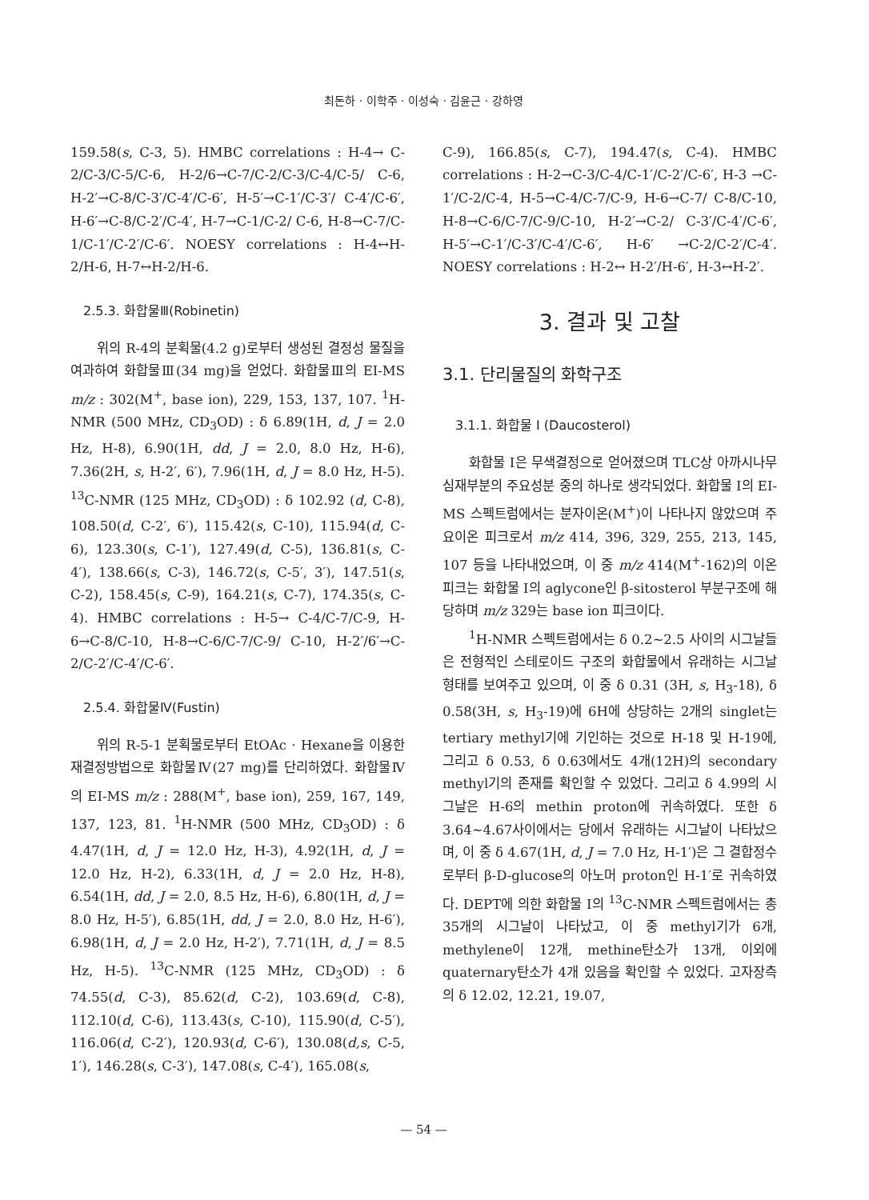최돈하 · 이학주 · 이성숙 · 김윤근 · 강하영
159.58(s, C-3, 5). HMBC correlations : H-4→ C-2/C-3/C-5/C-6, H-2/6→C-7/C-2/C-3/C-4/C-5/ C-6, H-2′→C-8/C-3′/C-4′/C-6′, H-5′→C-1′/C-3′/ C-4′/C-6′, H-6′→C-8/C-2′/C-4′, H-7→C-1/C-2/ C-6, H-8→C-7/C-1/C-1′/C-2′/C-6′. NOESY correlations : H-4↔H-2/H-6, H-7↔H-2/H-6.
2.5.3. 화합물Ⅲ(Robinetin)
위의 R-4의 분획물(4.2 g)로부터 생성된 결정성 물질을 여과하여 화합물Ⅲ(34 mg)을 얻었다. 화합물Ⅲ의 EI-MS m/z : 302(M<sup>+</sup>, base ion), 229, 153, 137, 107. <sup>1</sup>H-NMR (500 MHz, CD<sub>3</sub>OD) : δ 6.89(1H, d, J = 2.0 Hz, H-8), 6.90(1H, dd, J = 2.0, 8.0 Hz, H-6), 7.36(2H, s, H-2′, 6′), 7.96(1H, d, J = 8.0 Hz, H-5). <sup>13</sup>C-NMR (125 MHz, CD<sub>3</sub>OD) : δ 102.92 (d, C-8), 108.50(d, C-2′, 6′), 115.42(s, C-10), 115.94(d, C-6), 123.30(s, C-1′), 127.49(d, C-5), 136.81(s, C-4′), 138.66(s, C-3), 146.72(s, C-5′, 3′), 147.51(s, C-2), 158.45(s, C-9), 164.21(s, C-7), 174.35(s, C-4). HMBC correlations : H-5→ C-4/C-7/C-9, H-6→C-8/C-10, H-8→C-6/C-7/C-9/ C-10, H-2′/6′→C-2/C-2′/C-4′/C-6′.
2.5.4. 화합물Ⅳ(Fustin)
위의 R-5-1 분획물로부터 EtOAc · Hexane을 이용한 재결정방법으로 화합물Ⅳ(27 mg)를 단리하였다. 화합물Ⅳ의 EI-MS m/z : 288(M<sup>+</sup>, base ion), 259, 167, 149, 137, 123, 81. <sup>1</sup>H-NMR (500 MHz, CD<sub>3</sub>OD) : δ 4.47(1H, d, J = 12.0 Hz, H-3), 4.92(1H, d, J = 12.0 Hz, H-2), 6.33(1H, d, J = 2.0 Hz, H-8), 6.54(1H, dd, J = 2.0, 8.5 Hz, H-6), 6.80(1H, d, J = 8.0 Hz, H-5′), 6.85(1H, dd, J = 2.0, 8.0 Hz, H-6′), 6.98(1H, d, J = 2.0 Hz, H-2′), 7.71(1H, d, J = 8.5 Hz, H-5). <sup>13</sup>C-NMR (125 MHz, CD<sub>3</sub>OD) : δ 74.55(d, C-3), 85.62(d, C-2), 103.69(d, C-8), 112.10(d, C-6), 113.43(s, C-10), 115.90(d, C-5′), 116.06(d, C-2′), 120.93(d, C-6′), 130.08(d,s, C-5, 1′), 146.28(s, C-3′), 147.08(s, C-4′), 165.08(s,
C-9), 166.85(s, C-7), 194.47(s, C-4). HMBC correlations : H-2→C-3/C-4/C-1′/C-2′/C-6′, H-3 →C-1′/C-2/C-4, H-5→C-4/C-7/C-9, H-6→C-7/ C-8/C-10, H-8→C-6/C-7/C-9/C-10, H-2′→C-2/ C-3′/C-4′/C-6′, H-5′→C-1′/C-3′/C-4′/C-6′, H-6′ →C-2/C-2′/C-4′. NOESY correlations : H-2↔ H-2′/H-6′, H-3↔H-2′.
3. 결과 및 고찰
3.1. 단리물질의 화학구조
3.1.1. 화합물 Ⅰ (Daucosterol)
화합물 Ⅰ은 무색결정으로 얻어졌으며 TLC상 아까시나무 심재부분의 주요성분 중의 하나로 생각되었다. 화합물 Ⅰ의 EI-MS 스펙트럼에서는 분자이온(M<sup>+</sup>)이 나타나지 않았으며 주요이온 피크로서 m/z 414, 396, 329, 255, 213, 145, 107 등을 나타내었으며, 이 중 m/z 414(M<sup>+</sup>-162)의 이온피크는 화합물 Ⅰ의 aglycone인 β-sitosterol 부분구조에 해당하며 m/z 329는 base ion 피크이다.
<sup>1</sup>H-NMR 스펙트럼에서는 δ 0.2~2.5 사이의 시그날들은 전형적인 스테로이드 구조의 화합물에서 유래하는 시그날 형태를 보여주고 있으며, 이 중 δ 0.31 (3H, s, H<sub>3</sub>-18), δ 0.58(3H, s, H<sub>3</sub>-19)에 6H에 상당하는 2개의 singlet는 tertiary methyl기에 기인하는 것으로 H-18 및 H-19에, 그리고 δ 0.53, δ 0.63에서도 4개(12H)의 secondary methyl기의 존재를 확인할 수 있었다. 그리고 δ 4.99의 시그날은 H-6의 methin proton에 귀속하였다. 또한 δ 3.64~4.67사이에서는 당에서 유래하는 시그날이 나타났으며, 이 중 δ 4.67(1H, d, J = 7.0 Hz, H-1′)은 그 결합정수로부터 β-D-glucose의 아노머 proton인 H-1′로 귀속하였다. DEPT에 의한 화합물 Ⅰ의 <sup>13</sup>C-NMR 스펙트럼에서는 총 35개의 시그날이 나타났고, 이 중 methyl기가 6개, methylene이 12개, methine탄소가 13개, 이외에 quaternary탄소가 4개 있음을 확인할 수 있었다. 고자장측의 δ 12.02, 12.21, 19.07,
— 54 —